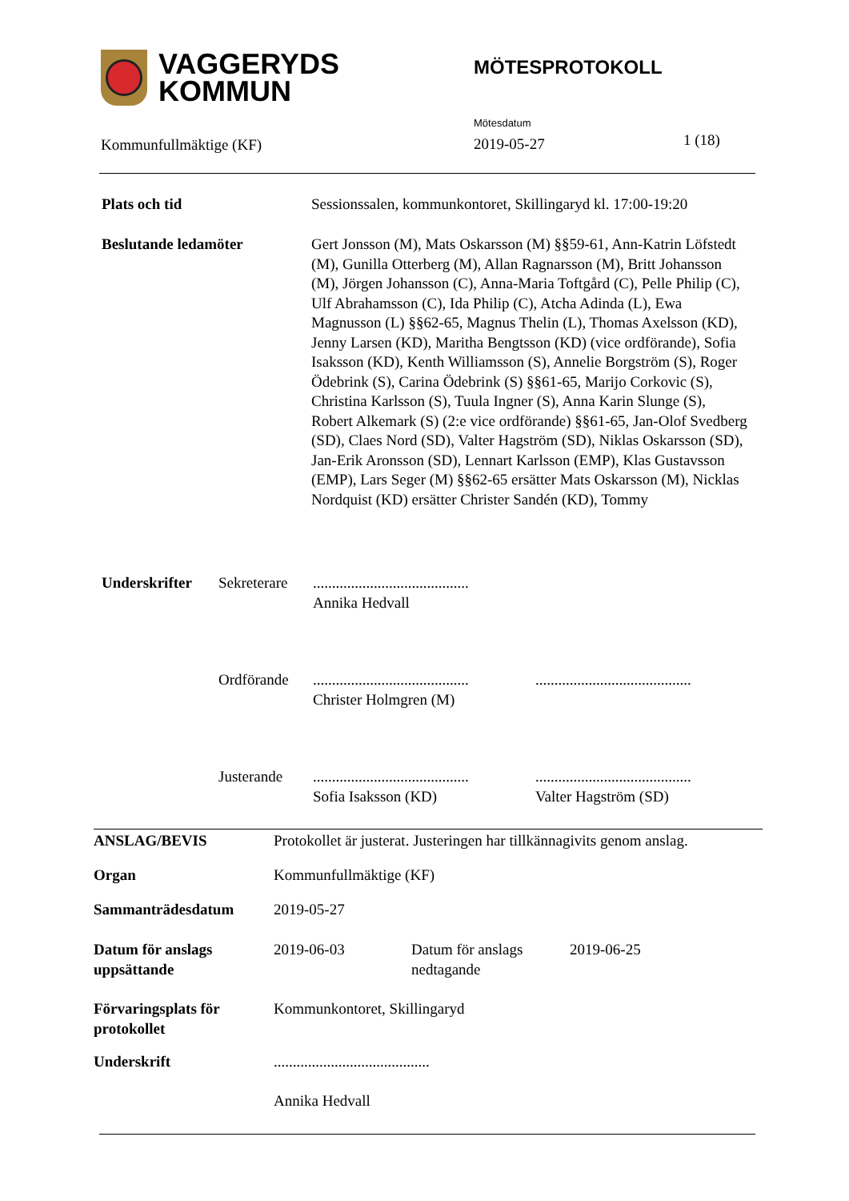VAGGERYDS
KOMMUN
MÖTESPROTOKOLL
Kommunfullmäktige (KF)
Mötesdatum
2019-05-27
1 (18)
| Plats och tid | Sessionssalen, kommunkontoret, Skillingaryd kl. 17:00-19:20 |
| Beslutande ledamöter | Gert Jonsson (M), Mats Oskarsson (M) §§59-61, Ann-Katrin Löfstedt (M), Gunilla Otterberg (M), Allan Ragnarsson (M), Britt Johansson (M), Jörgen Johansson (C), Anna-Maria Toftgård (C), Pelle Philip (C), Ulf Abrahamsson (C), Ida Philip (C), Atcha Adinda (L), Ewa Magnusson (L) §§62-65, Magnus Thelin (L), Thomas Axelsson (KD), Jenny Larsen (KD), Maritha Bengtsson (KD) (vice ordförande), Sofia Isaksson (KD), Kenth Williamsson (S), Annelie Borgström (S), Roger Ödebrink (S), Carina Ödebrink (S) §§61-65, Marijo Corkovic (S), Christina Karlsson (S), Tuula Ingner (S), Anna Karin Slunge (S), Robert Alkemark (S) (2:e vice ordförande) §§61-65, Jan-Olof Svedberg (SD), Claes Nord (SD), Valter Hagström (SD), Niklas Oskarsson (SD), Jan-Erik Aronsson (SD), Lennart Karlsson (EMP), Klas Gustavsson (EMP), Lars Seger (M) §§62-65 ersätter Mats Oskarsson (M), Nicklas Nordquist (KD) ersätter Christer Sandén (KD), Tommy |
| Underskrifter | Sekreterare | ......................................... Annika Hedvall | |
| | Ordförande | ......................................... Christer Holmgren (M) | ......................................... |
| | Justerande | ......................................... Sofia Isaksson (KD) | ......................................... Valter Hagström (SD) |
| ANSLAG/BEVIS | Protokollet är justerat. Justeringen har tillkännagivits genom anslag. | | |
| Organ | Kommunfullmäktige (KF) | | |
| Sammanträdesdatum | 2019-05-27 | | |
| Datum för anslags uppsättande | 2019-06-03 | Datum för anslags nedtagande | 2019-06-25 |
| Förvaringsplats för protokollet | Kommunkontoret, Skillingaryd | | |
| Underskrift | ......................................... Annika Hedvall | | |